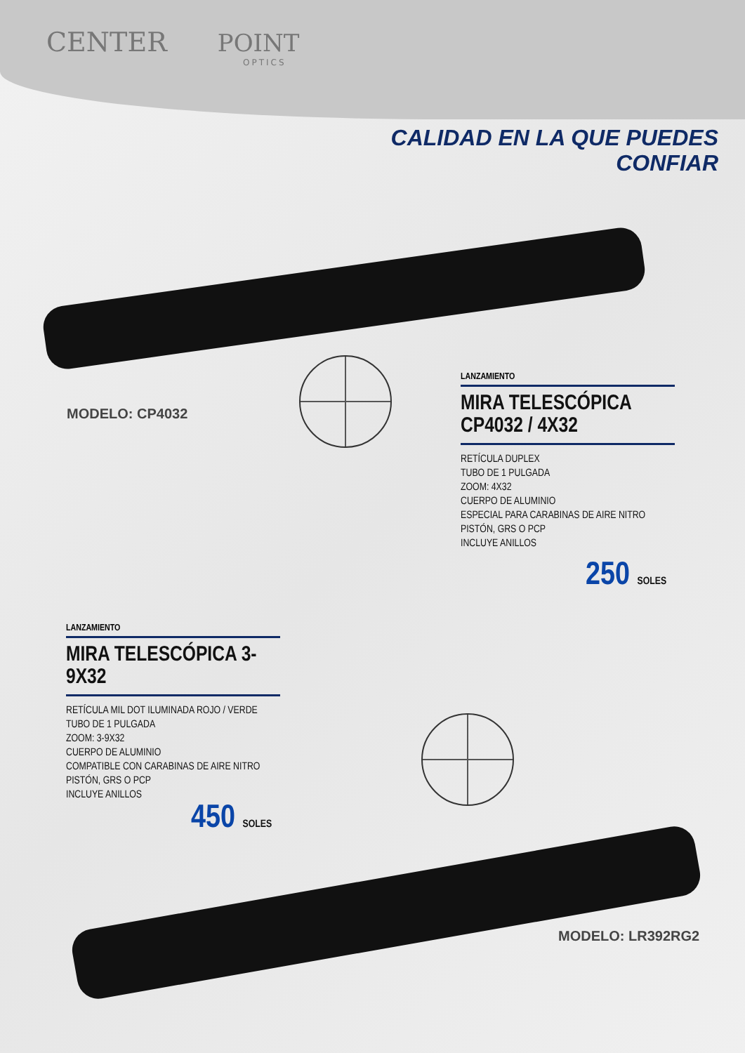CENTER POINT
OPTICS
CALIDAD EN LA QUE PUEDES
CONFIAR
MODELO: CP4032
LANZAMIENTO
MIRA TELESCÓPICA CP4032 / 4X32
RETÍCULA DUPLEX
TUBO DE 1 PULGADA
ZOOM: 4X32
CUERPO DE ALUMINIO
ESPECIAL PARA CARABINAS DE AIRE NITRO PISTÓN, GRS O PCP
INCLUYE ANILLOS
250 SOLES
LANZAMIENTO
MIRA TELESCÓPICA 3-9X32
RETÍCULA MIL DOT ILUMINADA ROJO / VERDE
TUBO DE 1 PULGADA
ZOOM: 3-9X32
CUERPO DE ALUMINIO
COMPATIBLE CON CARABINAS DE AIRE NITRO PISTÓN, GRS O PCP
INCLUYE ANILLOS
450 SOLES
MODELO: LR392RG2